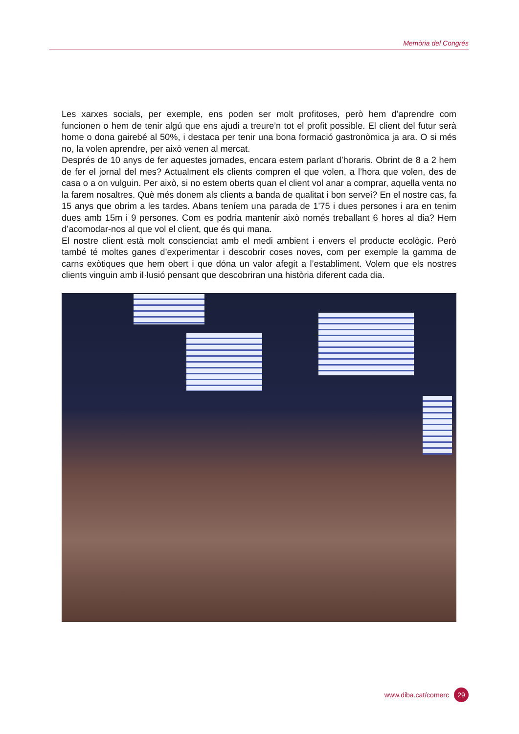Memòria del Congrés
Les xarxes socials, per exemple, ens poden ser molt profitoses, però hem d’aprendre com funcionen o hem de tenir algú que ens ajudi a treure’n tot el profit possible. El client del futur serà home o dona gairebé al 50%, i destaca per tenir una bona formació gastronòmica ja ara. O si més no, la volen aprendre, per això venen al mercat.
Després de 10 anys de fer aquestes jornades, encara estem parlant d’horaris. Obrint de 8 a 2 hem de fer el jornal del mes? Actualment els clients compren el que volen, a l’hora que volen, des de casa o a on vulguin. Per això, si no estem oberts quan el client vol anar a comprar, aquella venta no la farem nosaltres. Què més donem als clients a banda de qualitat i bon servei? En el nostre cas, fa 15 anys que obrim a les tardes. Abans teníem una parada de 1’75 i dues persones i ara en tenim dues amb 15m i 9 persones. Com es podria mantenir això només treballant 6 hores al dia? Hem d’acomodar-nos al que vol el client, que és qui mana.
El nostre client està molt conscienciat amb el medi ambient i envers el producte ecològic. Però també té moltes ganes d’experimentar i descobrir coses noves, com per exemple la gamma de carns exòtiques que hem obert i que dóna un valor afegit a l’establiment. Volem que els nostres clients vinguin amb il·lusió pensant que descobriran una història diferent cada dia.
www.diba.cat/comerc 29